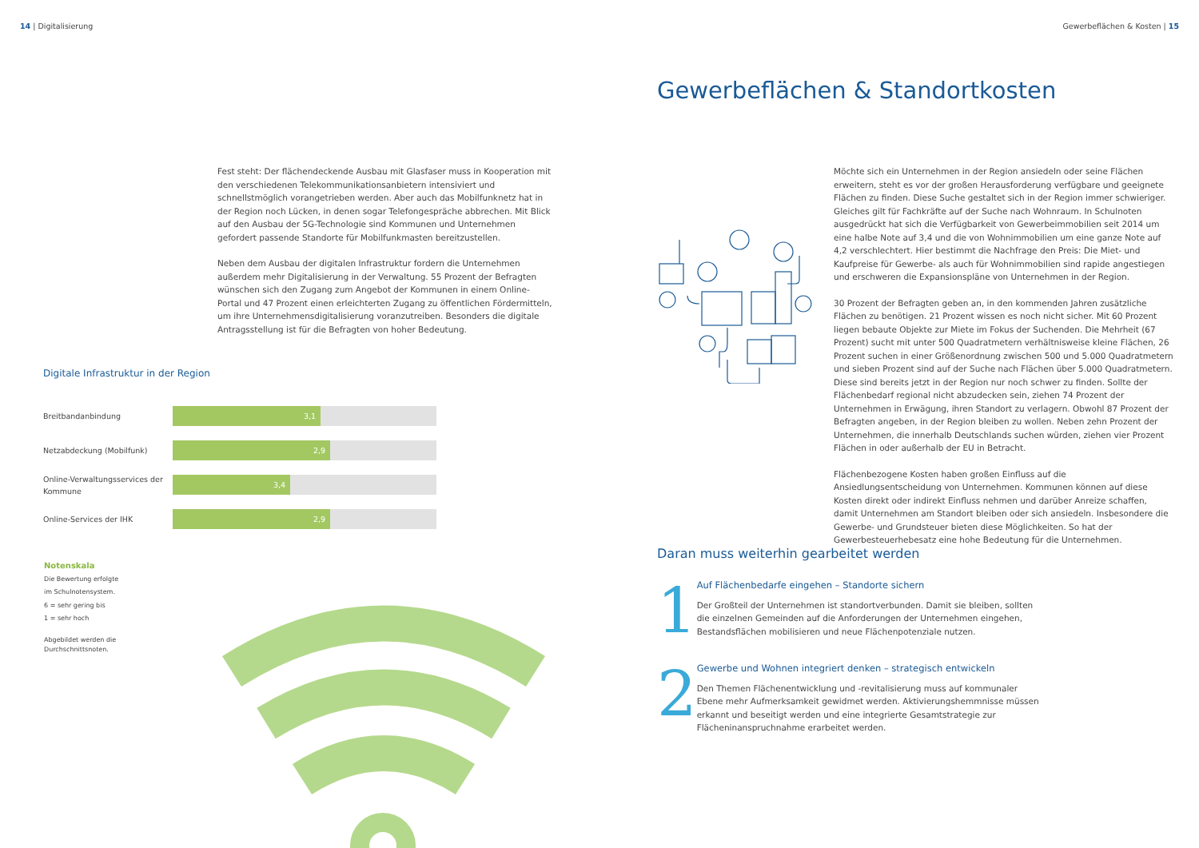14 | Digitalisierung Gewerbeflächen & Kosten | 15
Fest steht: Der flächendeckende Ausbau mit Glasfaser muss in Kooperation mit den verschiedenen Telekommunikationsanbietern intensiviert und schnellstmöglich vorangetrieben werden. Aber auch das Mobilfunknetz hat in der Region noch Lücken, in denen sogar Telefongespräche abbrechen. Mit Blick auf den Ausbau der 5G-Technologie sind Kommunen und Unternehmen gefordert passende Standorte für Mobilfunkmasten bereitzustellen.
Neben dem Ausbau der digitalen Infrastruktur fordern die Unternehmen außerdem mehr Digitalisierung in der Verwaltung. 55 Prozent der Befragten wünschen sich den Zugang zum Angebot der Kommunen in einem Online-Portal und 47 Prozent einen erleichterten Zugang zu öffentlichen Fördermitteln, um ihre Unternehmensdigitalisierung voranzutreiben. Besonders die digitale Antragsstellung ist für die Befragten von hoher Bedeutung.
Digitale Infrastruktur in der Region
Breitbandanbindung
3,1
Netzabdeckung (Mobilfunk)
2,9
Online-Verwaltungsservices der Kommune
3,4
Online-Services der IHK
2,9
Notenskala
Die Bewertung erfolgte
im Schulnotensystem.
6 = sehr gering bis
1 = sehr hoch
Abgebildet werden die Durchschnittsnoten.
Gewerbeflächen & Standortkosten
Möchte sich ein Unternehmen in der Region ansiedeln oder seine Flächen erweitern, steht es vor der großen Herausforderung verfügbare und geeignete Flächen zu finden. Diese Suche gestaltet sich in der Region immer schwieriger. Gleiches gilt für Fachkräfte auf der Suche nach Wohnraum. In Schulnoten ausgedrückt hat sich die Verfügbarkeit von Gewerbeimmobilien seit 2014 um eine halbe Note auf 3,4 und die von Wohnimmobilien um eine ganze Note auf 4,2 verschlechtert. Hier bestimmt die Nachfrage den Preis: Die Miet- und Kaufpreise für Gewerbe- als auch für Wohnimmobilien sind rapide angestiegen und erschweren die Expansionspläne von Unternehmen in der Region.
30 Prozent der Befragten geben an, in den kommenden Jahren zusätzliche Flächen zu benötigen. 21 Prozent wissen es noch nicht sicher. Mit 60 Prozent liegen bebaute Objekte zur Miete im Fokus der Suchenden. Die Mehrheit (67 Prozent) sucht mit unter 500 Quadratmetern verhältnisweise kleine Flächen, 26 Prozent suchen in einer Größenordnung zwischen 500 und 5.000 Quadratmetern und sieben Prozent sind auf der Suche nach Flächen über 5.000 Quadratmetern. Diese sind bereits jetzt in der Region nur noch schwer zu finden. Sollte der Flächenbedarf regional nicht abzudecken sein, ziehen 74 Prozent der Unternehmen in Erwägung, ihren Standort zu verlagern. Obwohl 87 Prozent der Befragten angeben, in der Region bleiben zu wollen. Neben zehn Prozent der Unternehmen, die innerhalb Deutschlands suchen würden, ziehen vier Prozent Flächen in oder außerhalb der EU in Betracht.
Flächenbezogene Kosten haben großen Einfluss auf die Ansiedlungsentscheidung von Unternehmen. Kommunen können auf diese Kosten direkt oder indirekt Einfluss nehmen und darüber Anreize schaffen, damit Unternehmen am Standort bleiben oder sich ansiedeln. Insbesondere die Gewerbe- und Grundsteuer bieten diese Möglichkeiten. So hat der Gewerbesteuerhebesatz eine hohe Bedeutung für die Unternehmen.
Daran muss weiterhin gearbeitet werden
1
Auf Flächenbedarfe eingehen – Standorte sichern
Der Großteil der Unternehmen ist standortverbunden. Damit sie bleiben, sollten die einzelnen Gemeinden auf die Anforderungen der Unternehmen eingehen, Bestandsflächen mobilisieren und neue Flächenpotenziale nutzen.
2
Gewerbe und Wohnen integriert denken – strategisch entwickeln
Den Themen Flächenentwicklung und -revitalisierung muss auf kommunaler Ebene mehr Aufmerksamkeit gewidmet werden. Aktivierungshemmnisse müssen erkannt und beseitigt werden und eine integrierte Gesamtstrategie zur Flächeninanspruchnahme erarbeitet werden.